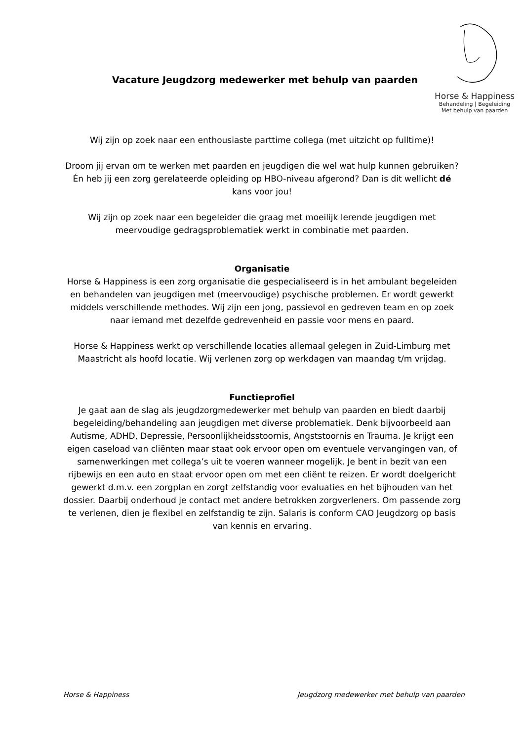Vacature Jeugdzorg medewerker met behulp van paarden
Horse & Happiness
Behandeling | Begeleiding
Met behulp van paarden
Wij zijn op zoek naar een enthousiaste parttime collega (met uitzicht op fulltime)!
Droom jij ervan om te werken met paarden en jeugdigen die wel wat hulp kunnen gebruiken? Én heb jij een zorg gerelateerde opleiding op HBO-niveau afgerond? Dan is dit wellicht dé kans voor jou!
Wij zijn op zoek naar een begeleider die graag met moeilijk lerende jeugdigen met meervoudige gedragsproblematiek werkt in combinatie met paarden.
Organisatie
Horse & Happiness is een zorg organisatie die gespecialiseerd is in het ambulant begeleiden en behandelen van jeugdigen met (meervoudige) psychische problemen. Er wordt gewerkt middels verschillende methodes. Wij zijn een jong, passievol en gedreven team en op zoek naar iemand met dezelfde gedrevenheid en passie voor mens en paard.
Horse & Happiness werkt op verschillende locaties allemaal gelegen in Zuid-Limburg met Maastricht als hoofd locatie. Wij verlenen zorg op werkdagen van maandag t/m vrijdag.
Functieprofiel
Je gaat aan de slag als jeugdzorgmedewerker met behulp van paarden en biedt daarbij begeleiding/behandeling aan jeugdigen met diverse problematiek. Denk bijvoorbeeld aan Autisme, ADHD, Depressie, Persoonlijkheidsstoornis, Angststoornis en Trauma. Je krijgt een eigen caseload van cliënten maar staat ook ervoor open om eventuele vervangingen van, of samenwerkingen met collega’s uit te voeren wanneer mogelijk. Je bent in bezit van een rijbewijs en een auto en staat ervoor open om met een cliënt te reizen. Er wordt doelgericht gewerkt d.m.v. een zorgplan en zorgt zelfstandig voor evaluaties en het bijhouden van het dossier. Daarbij onderhoud je contact met andere betrokken zorgverleners. Om passende zorg te verlenen, dien je flexibel en zelfstandig te zijn. Salaris is conform CAO Jeugdzorg op basis van kennis en ervaring.
Horse & Happiness Jeugdzorg medewerker met behulp van paarden